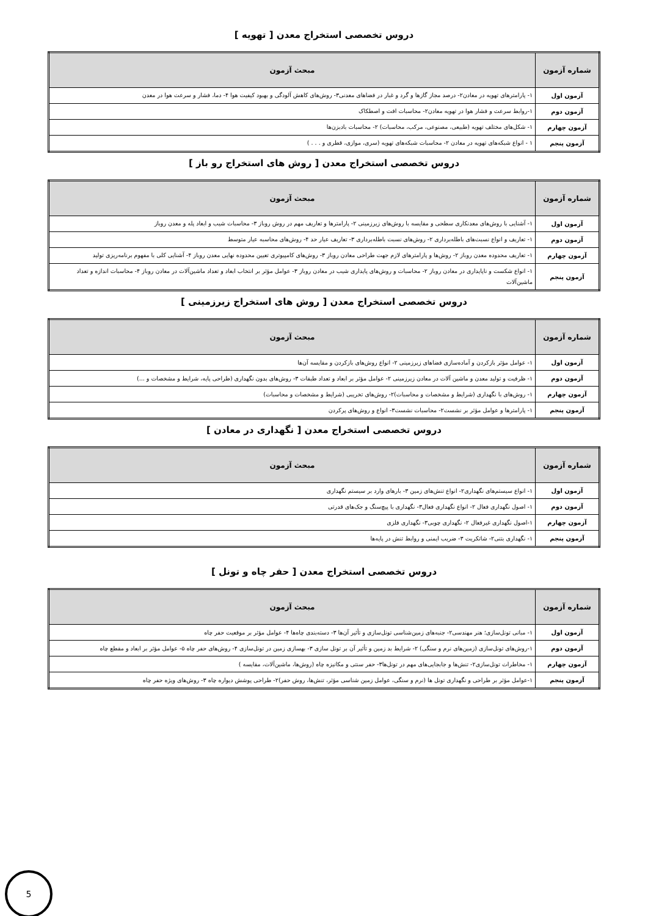دروس تخصصی استخراج معدن [ تهویه ]
| شماره آزمون | مبحث آزمون |
| --- | --- |
| آزمون اول | ۱- پارامترهای تهویه در معادن۲- درصد مجاز گازها و گرد و غبار در فضاهای معدنی۳- روش‌های کاهش آلودگی و بهبود کیفیت هوا ۴- دما، فشار و سرعت هوا در معدن |
| آزمون دوم | ۱-روابط سرعت و فشار هوا در تهویه معادن۲- محاسبات افت و اصطکاک |
| آزمون چهارم | ۱- شکل‌های مختلف تهویه (طبیعی، مصنوعی، مرکب، محاسبات) ۲- محاسبات بادبزن‌ها |
| آزمون پنجم | ۱ - انواع شبکه‌های تهویه در معادن ۲- محاسبات شبکه‌های تهویه (سری، موازی، قطری و . . . ) |
دروس تخصصی استخراج معدن [ روش های استخراج رو باز ]
| شماره آزمون | مبحث آزمون |
| --- | --- |
| آزمون اول | ۱- آشنایی با روش‌های معدنکاری سطحی و مقایسه با روش‌های زیرزمینی ۲- پارامترها و تعاریف مهم در روش روباز ۳- محاسبات شیب و ابعاد پله و معدن روباز |
| آزمون دوم | ۱- تعاریف و انواع نسبت‌های باطله‌برداری ۲- روش‌های نسبت باطله‌برداری ۳- تعاریف عیار حد ۴- روش‌های محاسبه عیار متوسط |
| آزمون چهارم | ۱- تعاریف محدوده معدن روباز ۲- روش‌ها و پارامترهای لازم جهت طراحی معادن روباز ۳- روش‌های کامپیوتری تعیین محدوده نهایی معدن روباز ۴- آشنایی کلی با مفهوم برنامه‌ریزی تولید |
| آزمون پنجم | ۱- انواع شکست و ناپایداری در معادن روباز ۲- محاسبات و روش‌های پایداری شیب در معادن روباز ۳- عوامل مؤثر بر انتخاب ابعاد و تعداد ماشین‌آلات در معادن روباز ۴- محاسبات اندازه و تعداد ماشین‌آلات |
دروس تخصصی استخراج معدن [ روش های استخراج زیرزمینی ]
| شماره آزمون | مبحث آزمون |
| --- | --- |
| آزمون اول | ۱- عوامل مؤثر بازکردن و آماده‌سازی فضاهای زیرزمینی ۲- انواع روش‌های بازکردن و مقایسه آن‌ها |
| آزمون دوم | ۱- ظرفیت و تولید معدن و ماشین آلات در معادن زیرزمینی ۲- عوامل مؤثر بر ابعاد و تعداد طبقات ۳- روش‌های بدون نگهداری (طراحی پایه، شرایط و مشخصات و ...) |
| آزمون چهارم | ۱- روش‌های با نگهداری (شرایط و مشخصات و محاسبات)۲- روش‌های تخریبی (شرایط و مشخصات و محاسبات) |
| آزمون پنجم | ۱- پارامترها و عوامل مؤثر بر نشست۲- محاسبات نشست۳- انواع و روش‌های پرکردن |
دروس تخصصی استخراج معدن [ نگهداری در معادن ]
| شماره آزمون | مبحث آزمون |
| --- | --- |
| آزمون اول | ۱- انواع سیستم‌های نگهداری۲- انواع تنش‌های زمین ۳- بارهای وارد بر سیستم نگهداری |
| آزمون دوم | ۱- اصول نگهداری فعال ۲- انواع نگهداری فعال۳- نگهداری با پیچ‌سنگ و جک‌های قدرتی |
| آزمون چهارم | ۱-اصول نگهداری غیرفعال ۲- نگهداری چوبی۳- نگهداری فلزی |
| آزمون پنجم | ۱- نگهداری بتنی۲- شاتکریت ۳- ضریب ایمنی و روابط تنش در پایه‌ها |
دروس تخصصی استخراج معدن [ حفر چاه و تونل ]
| شماره آزمون | مبحث آزمون |
| --- | --- |
| آزمون اول | ۱- مبانی تونل‌سازی؛ هنر مهندسی۲- جنبه‌های زمین‌شناسی تونل‌سازی و تأثیر آن‌ها ۳- دسته‌بندی چاه‌ها ۴- عوامل مؤثر بر موقعیت حفر چاه |
| آزمون دوم | ۱-روش‌های تونل‌سازی (زمین‌های نرم و سنگی) ۲- شرایط بد زمین و تأثیر آن بر تونل سازی ۳- بهسازی زمین در تونل‌سازی ۴- روش‌های حفر چاه ۵- عوامل مؤثر بر ابعاد و مقطع چاه |
| آزمون چهارم | ۱- مخاطرات تونل‌سازی۲- تنش‌ها و جابجایی‌های مهم در تونل‌ها۳- حفر سنتی و مکانیزه چاه (روش‌ها، ماشین‌آلات، مقایسه ) |
| آزمون پنجم | ۱-عوامل مؤثر بر طراحی و نگهداری تونل ها (نرم و سنگی، عوامل زمین شناسی مؤثر، تنش‌ها، روش حفر)۲- طراحی پوشش دیواره چاه ۳- روش‌های ویژه حفر چاه |
5